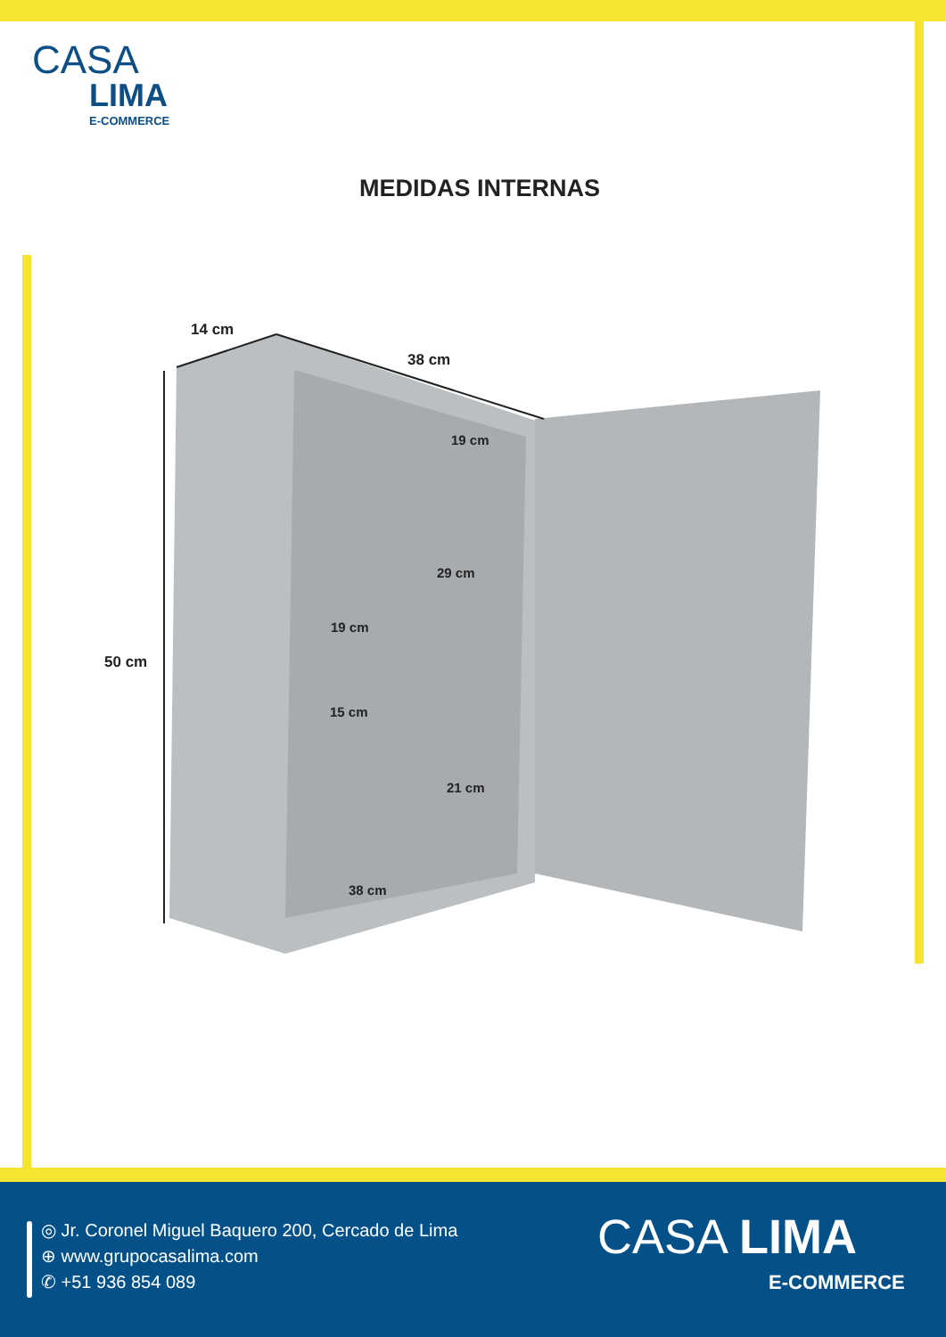CASA
LIMA
E-COMMERCE
MEDIDAS INTERNAS
14 cm
38 cm
19 cm
50 cm
29 cm
19 cm
15 cm
21 cm
38 cm
◎ Jr. Coronel Miguel Baquero 200, Cercado de Lima
⊕ www.grupocasalima.com
✆ +51 936 854 089
CASA LIMA
E-COMMERCE